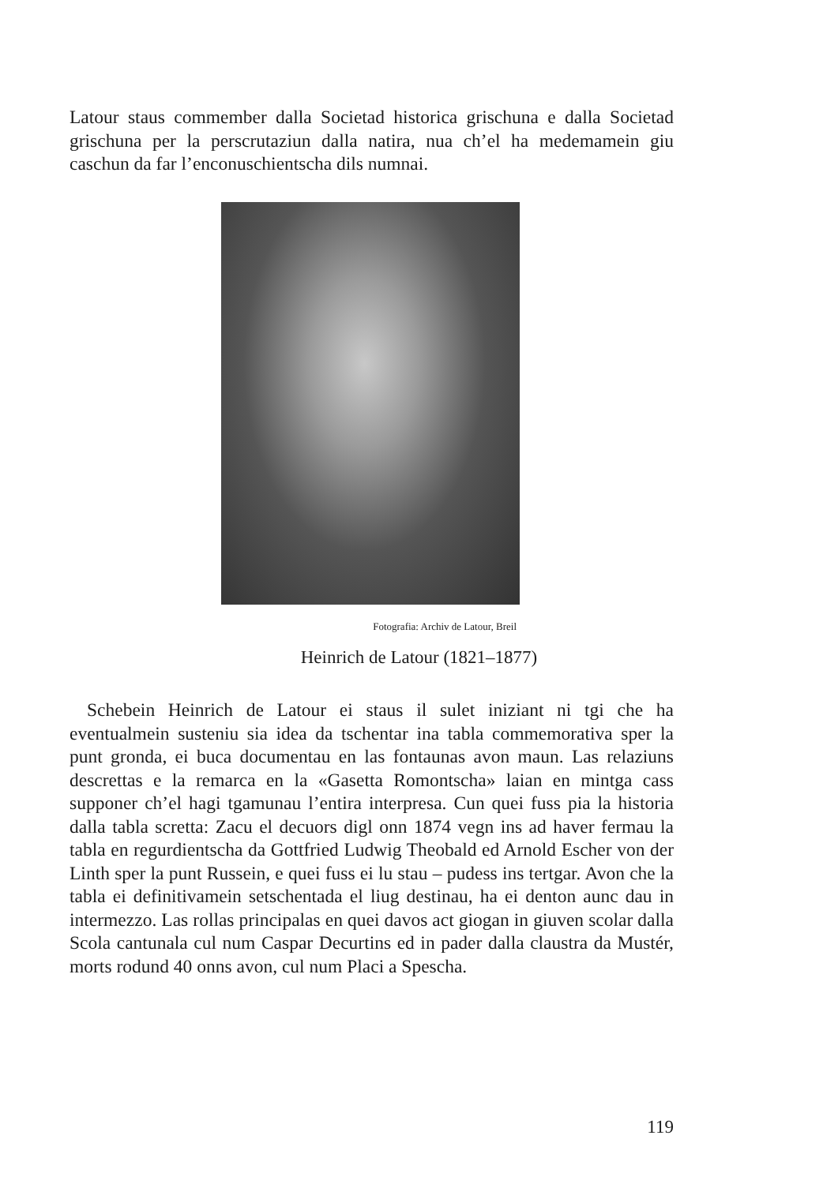Latour staus commember dalla Societad historica grischuna e dalla Societad grischuna per la perscrutaziun dalla natira, nua ch’el ha medemamein giu caschun da far l’enconuschientscha dils numnai.
Fotografia: Archiv de Latour, Breil
Heinrich de Latour (1821–1877)
Schebein Heinrich de Latour ei staus il sulet iniziant ni tgi che ha eventualmein susteniu sia idea da tschentar ina tabla commemorativa sper la punt gronda, ei buca documentau en las fontaunas avon maun. Las relaziuns descrettas e la remarca en la «Gasetta Romontscha» laian en mintga cass supponer ch’el hagi tgamunau l’entira interpresa. Cun quei fuss pia la historia dalla tabla scretta: Zacu el decuors digl onn 1874 vegn ins ad haver fermau la tabla en regurdientscha da Gottfried Ludwig Theobald ed Arnold Escher von der Linth sper la punt Russein, e quei fuss ei lu stau – pudess ins tertgar. Avon che la tabla ei definitivamein setschentada el liug destinau, ha ei denton aunc dau in intermezzo. Las rollas principalas en quei davos act giogan in giuven scolar dalla Scola cantunala cul num Caspar Decurtins ed in pader dalla claustra da Mustér, morts rodund 40 onns avon, cul num Placi a Spescha.
119